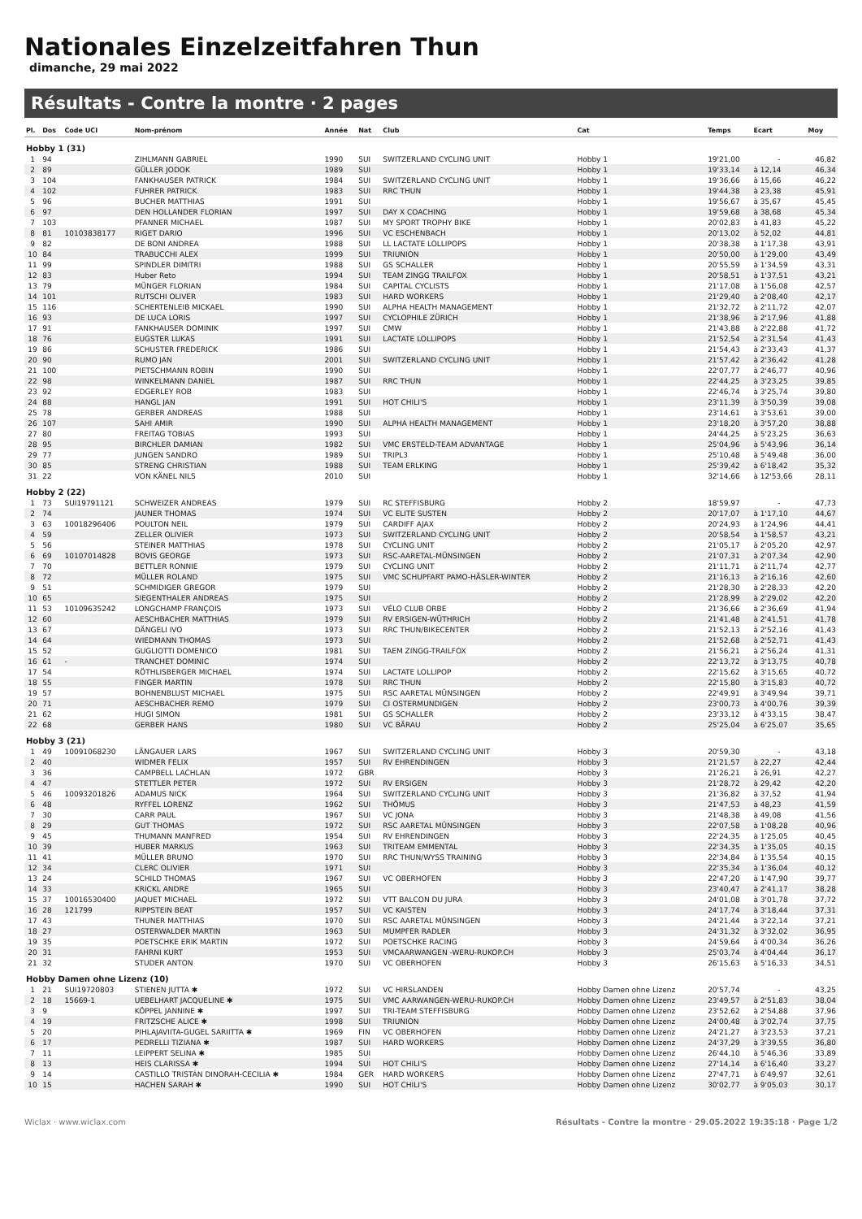Nationales Einzelzeitfahren Thun
dimanche, 29 mai 2022
Résultats - Contre la montre · 2 pages
| Pl. | Dos | Code UCI | Nom-prénom | Année | Nat | Club | Cat | Temps | Ecart | Moy |
| --- | --- | --- | --- | --- | --- | --- | --- | --- | --- | --- |
| Hobby 1 (31) | | | | | | | | | | |
| 1 | 94 | | ZIHLMANN GABRIEL | 1990 | SUI | SWITZERLAND CYCLING UNIT | Hobby 1 | 19'21,00 | - | 46,82 |
| 2 | 89 | | GÜLLER JODOK | 1989 | SUI | | Hobby 1 | 19'33,14 | à 12,14 | 46,34 |
| 3 | 104 | | FANKHAUSER PATRICK | 1984 | SUI | SWITZERLAND CYCLING UNIT | Hobby 1 | 19'36,66 | à 15,66 | 46,22 |
| 4 | 102 | | FUHRER PATRICK | 1983 | SUI | RRC THUN | Hobby 1 | 19'44,38 | à 23,38 | 45,91 |
| 5 | 96 | | BUCHER MATTHIAS | 1991 | SUI | | Hobby 1 | 19'56,67 | à 35,67 | 45,45 |
| 6 | 97 | | DEN HOLLANDER FLORIAN | 1997 | SUI | DAY X COACHING | Hobby 1 | 19'59,68 | à 38,68 | 45,34 |
| 7 | 103 | | PFANNER MICHAEL | 1987 | SUI | MY SPORT TROPHY BIKE | Hobby 1 | 20'02,83 | à 41,83 | 45,22 |
| 8 | 81 | 10103838177 | RIGET DARIO | 1996 | SUI | VC ESCHENBACH | Hobby 1 | 20'13,02 | à 52,02 | 44,81 |
| 9 | 82 | | DE BONI ANDREA | 1988 | SUI | LL LACTATE LOLLIPOPS | Hobby 1 | 20'38,38 | à 1'17,38 | 43,91 |
| 10 | 84 | | TRABUCCHI ALEX | 1999 | SUI | TRIUNION | Hobby 1 | 20'50,00 | à 1'29,00 | 43,49 |
| 11 | 99 | | SPINDLER DIMITRI | 1988 | SUI | GS SCHALLER | Hobby 1 | 20'55,59 | à 1'34,59 | 43,31 |
| 12 | 83 | | Huber Reto | 1994 | SUI | TEAM ZINGG TRAILFOX | Hobby 1 | 20'58,51 | à 1'37,51 | 43,21 |
| 13 | 79 | | MÜNGER FLORIAN | 1984 | SUI | CAPITAL CYCLISTS | Hobby 1 | 21'17,08 | à 1'56,08 | 42,57 |
| 14 | 101 | | RUTSCHI OLIVER | 1983 | SUI | HARD WORKERS | Hobby 1 | 21'29,40 | à 2'08,40 | 42,17 |
| 15 | 116 | | SCHERTENLEIB MICKAEL | 1990 | SUI | ALPHA HEALTH MANAGEMENT | Hobby 1 | 21'32,72 | à 2'11,72 | 42,07 |
| 16 | 93 | | DE LUCA LORIS | 1997 | SUI | CYCLOPHILE ZÜRICH | Hobby 1 | 21'38,96 | à 2'17,96 | 41,88 |
| 17 | 91 | | FANKHAUSER DOMINIK | 1997 | SUI | CMW | Hobby 1 | 21'43,88 | à 2'22,88 | 41,72 |
| 18 | 76 | | EUGSTER LUKAS | 1991 | SUI | LACTATE LOLLIPOPS | Hobby 1 | 21'52,54 | à 2'31,54 | 41,43 |
| 19 | 86 | | SCHUSTER FREDERICK | 1986 | SUI | | Hobby 1 | 21'54,43 | à 2'33,43 | 41,37 |
| 20 | 90 | | RUMO JAN | 2001 | SUI | SWITZERLAND CYCLING UNIT | Hobby 1 | 21'57,42 | à 2'36,42 | 41,28 |
| 21 | 100 | | PIETSCHMANN ROBIN | 1990 | SUI | | Hobby 1 | 22'07,77 | à 2'46,77 | 40,96 |
| 22 | 98 | | WINKELMANN DANIEL | 1987 | SUI | RRC THUN | Hobby 1 | 22'44,25 | à 3'23,25 | 39,85 |
| 23 | 92 | | EDGERLEY ROB | 1983 | SUI | | Hobby 1 | 22'46,74 | à 3'25,74 | 39,80 |
| 24 | 88 | | HANGL JAN | 1991 | SUI | HOT CHILI'S | Hobby 1 | 23'11,39 | à 3'50,39 | 39,08 |
| 25 | 78 | | GERBER ANDREAS | 1988 | SUI | | Hobby 1 | 23'14,61 | à 3'53,61 | 39,00 |
| 26 | 107 | | SAHI AMIR | 1990 | SUI | ALPHA HEALTH MANAGEMENT | Hobby 1 | 23'18,20 | à 3'57,20 | 38,88 |
| 27 | 80 | | FREITAG TOBIAS | 1993 | SUI | | Hobby 1 | 24'44,25 | à 5'23,25 | 36,63 |
| 28 | 95 | | BIRCHLER DAMIAN | 1982 | SUI | VMC ERSTELD-TEAM ADVANTAGE | Hobby 1 | 25'04,96 | à 5'43,96 | 36,14 |
| 29 | 77 | | JUNGEN SANDRO | 1989 | SUI | TRIPL3 | Hobby 1 | 25'10,48 | à 5'49,48 | 36,00 |
| 30 | 85 | | STRENG CHRISTIAN | 1988 | SUI | TEAM ERLKING | Hobby 1 | 25'39,42 | à 6'18,42 | 35,32 |
| 31 | 22 | | VON KÄNEL NILS | 2010 | SUI | | Hobby 1 | 32'14,66 | à 12'53,66 | 28,11 |
| Hobby 2 (22) | | | | | | | | | | |
| 1 | 73 | SUI19791121 | SCHWEIZER ANDREAS | 1979 | SUI | RC STEFFISBURG | Hobby 2 | 18'59,97 | - | 47,73 |
| 2 | 74 | | JAUNER THOMAS | 1974 | SUI | VC ELITE SUSTEN | Hobby 2 | 20'17,07 | à 1'17,10 | 44,67 |
| 3 | 63 | 10018296406 | POULTON NEIL | 1979 | SUI | CARDIFF AJAX | Hobby 2 | 20'24,93 | à 1'24,96 | 44,41 |
| 4 | 59 | | ZELLER OLIVIER | 1973 | SUI | SWITZERLAND CYCLING UNIT | Hobby 2 | 20'58,54 | à 1'58,57 | 43,21 |
| 5 | 56 | | STEINER MATTHIAS | 1978 | SUI | CYCLING UNIT | Hobby 2 | 21'05,17 | à 2'05,20 | 42,97 |
| 6 | 69 | 10107014828 | BOVIS GEORGE | 1973 | SUI | RSC-AARETAL-MÜNSINGEN | Hobby 2 | 21'07,31 | à 2'07,34 | 42,90 |
| 7 | 70 | | BETTLER RONNIE | 1979 | SUI | CYCLING UNIT | Hobby 2 | 21'11,71 | à 2'11,74 | 42,77 |
| 8 | 72 | | MÜLLER ROLAND | 1975 | SUI | VMC SCHUPFART PAMO-HÄSLER-WINTER | Hobby 2 | 21'16,13 | à 2'16,16 | 42,60 |
| 9 | 51 | | SCHMIDIGER GREGOR | 1979 | SUI | | Hobby 2 | 21'28,30 | à 2'28,33 | 42,20 |
| 10 | 65 | | SIEGENTHALER ANDREAS | 1975 | SUI | | Hobby 2 | 21'28,99 | à 2'29,02 | 42,20 |
| 11 | 53 | 10109635242 | LONGCHAMP FRANÇOIS | 1973 | SUI | VÉLO CLUB ORBE | Hobby 2 | 21'36,66 | à 2'36,69 | 41,94 |
| 12 | 60 | | AESCHBACHER MATTHIAS | 1979 | SUI | RV ERSIGEN-WÜTHRICH | Hobby 2 | 21'41,48 | à 2'41,51 | 41,78 |
| 13 | 67 | | DÄNGELI IVO | 1973 | SUI | RRC THUN/BIKECENTER | Hobby 2 | 21'52,13 | à 2'52,16 | 41,43 |
| 14 | 64 | | WIEDMANN THOMAS | 1973 | SUI | | Hobby 2 | 21'52,68 | à 2'52,71 | 41,43 |
| 15 | 52 | | GUGLIOTTI DOMENICO | 1981 | SUI | TAEM ZINGG-TRAILFOX | Hobby 2 | 21'56,21 | à 2'56,24 | 41,31 |
| 16 | 61 | - | TRANCHET DOMINIC | 1974 | SUI | | Hobby 2 | 22'13,72 | à 3'13,75 | 40,78 |
| 17 | 54 | | RÖTHLISBERGER MICHAEL | 1974 | SUI | LACTATE LOLLIPOP | Hobby 2 | 22'15,62 | à 3'15,65 | 40,72 |
| 18 | 55 | | FINGER MARTIN | 1978 | SUI | RRC THUN | Hobby 2 | 22'15,80 | à 3'15,83 | 40,72 |
| 19 | 57 | | BOHNENBLUST MICHAEL | 1975 | SUI | RSC AARETAL MÜNSINGEN | Hobby 2 | 22'49,91 | à 3'49,94 | 39,71 |
| 20 | 71 | | AESCHBACHER REMO | 1979 | SUI | CI OSTERMUNDIGEN | Hobby 2 | 23'00,73 | à 4'00,76 | 39,39 |
| 21 | 62 | | HUGI SIMON | 1981 | SUI | GS SCHALLER | Hobby 2 | 23'33,12 | à 4'33,15 | 38,47 |
| 22 | 68 | | GERBER HANS | 1980 | SUI | VC BÄRAU | Hobby 2 | 25'25,04 | à 6'25,07 | 35,65 |
| Hobby 3 (21) | | | | | | | | | | |
| 1 | 49 | 10091068230 | LÄNGAUER LARS | 1967 | SUI | SWITZERLAND CYCLING UNIT | Hobby 3 | 20'59,30 | - | 43,18 |
| 2 | 40 | | WIDMER FELIX | 1957 | SUI | RV EHRENDINGEN | Hobby 3 | 21'21,57 | à 22,27 | 42,44 |
| 3 | 36 | | CAMPBELL LACHLAN | 1972 | GBR | | Hobby 3 | 21'26,21 | à 26,91 | 42,27 |
| 4 | 47 | | STETTLER PETER | 1972 | SUI | RV ERSIGEN | Hobby 3 | 21'28,72 | à 29,42 | 42,20 |
| 5 | 46 | 10093201826 | ADAMUS NICK | 1964 | SUI | SWITZERLAND CYCLING UNIT | Hobby 3 | 21'36,82 | à 37,52 | 41,94 |
| 6 | 48 | | RYFFEL LORENZ | 1962 | SUI | THÖMUS | Hobby 3 | 21'47,53 | à 48,23 | 41,59 |
| 7 | 30 | | CARR PAUL | 1967 | SUI | VC JONA | Hobby 3 | 21'48,38 | à 49,08 | 41,56 |
| 8 | 29 | | GUT THOMAS | 1972 | SUI | RSC AARETAL MÜNSINGEN | Hobby 3 | 22'07,58 | à 1'08,28 | 40,96 |
| 9 | 45 | | THUMANN MANFRED | 1954 | SUI | RV EHRENDINGEN | Hobby 3 | 22'24,35 | à 1'25,05 | 40,45 |
| 10 | 39 | | HUBER MARKUS | 1963 | SUI | TRITEAM EMMENTAL | Hobby 3 | 22'34,35 | à 1'35,05 | 40,15 |
| 11 | 41 | | MÜLLER BRUNO | 1970 | SUI | RRC THUN/WYSS TRAINING | Hobby 3 | 22'34,84 | à 1'35,54 | 40,15 |
| 12 | 34 | | CLERC OLIVIER | 1971 | SUI | | Hobby 3 | 22'35,34 | à 1'36,04 | 40,12 |
| 13 | 24 | | SCHILD THOMAS | 1967 | SUI | VC OBERHOFEN | Hobby 3 | 22'47,20 | à 1'47,90 | 39,77 |
| 14 | 33 | | KRICKL ANDRE | 1965 | SUI | | Hobby 3 | 23'40,47 | à 2'41,17 | 38,28 |
| 15 | 37 | 10016530400 | JAQUET MICHAEL | 1972 | SUI | VTT BALCON DU JURA | Hobby 3 | 24'01,08 | à 3'01,78 | 37,72 |
| 16 | 28 | 121799 | RIPPSTEIN BEAT | 1957 | SUI | VC KAISTEN | Hobby 3 | 24'17,74 | à 3'18,44 | 37,31 |
| 17 | 43 | | THUNER MATTHIAS | 1970 | SUI | RSC AARETAL MÜNSINGEN | Hobby 3 | 24'21,44 | à 3'22,14 | 37,21 |
| 18 | 27 | | OSTERWALDER MARTIN | 1963 | SUI | MUMPFER RADLER | Hobby 3 | 24'31,32 | à 3'32,02 | 36,95 |
| 19 | 35 | | POETSCHKE ERIK MARTIN | 1972 | SUI | POETSCHKE RACING | Hobby 3 | 24'59,64 | à 4'00,34 | 36,26 |
| 20 | 31 | | FAHRNI KURT | 1953 | SUI | VMCAARWANGEN -WERU-RUKOP.CH | Hobby 3 | 25'03,74 | à 4'04,44 | 36,17 |
| 21 | 32 | | STUDER ANTON | 1970 | SUI | VC OBERHOFEN | Hobby 3 | 26'15,63 | à 5'16,33 | 34,51 |
| Hobby Damen ohne Lizenz (10) | | | | | | | | | | |
| 1 | 21 | SUI19720803 | STIENEN JUTTA ✱ | 1972 | SUI | VC HIRSLANDEN | Hobby Damen ohne Lizenz | 20'57,74 | - | 43,25 |
| 2 | 18 | 15669-1 | UEBELHART JACQUELINE ✱ | 1975 | SUI | VMC AARWANGEN-WERU-RUKOP.CH | Hobby Damen ohne Lizenz | 23'49,57 | à 2'51,83 | 38,04 |
| 3 | 9 | | KÖPPEL JANNINE ✱ | 1997 | SUI | TRI-TEAM STEFFISBURG | Hobby Damen ohne Lizenz | 23'52,62 | à 2'54,88 | 37,96 |
| 4 | 19 | | FRITZSCHE ALICE ✱ | 1998 | SUI | TRIUNION | Hobby Damen ohne Lizenz | 24'00,48 | à 3'02,74 | 37,75 |
| 5 | 20 | | PIHLAJAVIITA-GUGEL SARIITTA ✱ | 1969 | FIN | VC OBERHOFEN | Hobby Damen ohne Lizenz | 24'21,27 | à 3'23,53 | 37,21 |
| 6 | 17 | | PEDRELLI TIZIANA ✱ | 1987 | SUI | HARD WORKERS | Hobby Damen ohne Lizenz | 24'37,29 | à 3'39,55 | 36,80 |
| 7 | 11 | | LEIPPERT SELINA ✱ | 1985 | SUI | | Hobby Damen ohne Lizenz | 26'44,10 | à 5'46,36 | 33,89 |
| 8 | 13 | | HEIS CLARISSA ✱ | 1994 | SUI | HOT CHILI'S | Hobby Damen ohne Lizenz | 27'14,14 | à 6'16,40 | 33,27 |
| 9 | 14 | | CASTILLO TRISTÁN DINORAH-CECILIA ✱ | 1984 | GER | HARD WORKERS | Hobby Damen ohne Lizenz | 27'47,71 | à 6'49,97 | 32,61 |
| 10 | 15 | | HACHEN SARAH ✱ | 1990 | SUI | HOT CHILI'S | Hobby Damen ohne Lizenz | 30'02,77 | à 9'05,03 | 30,17 |
Wiclax · www.wiclax.com Résultats - Contre la montre · 29.05.2022 19:35:18 · Page 1/2